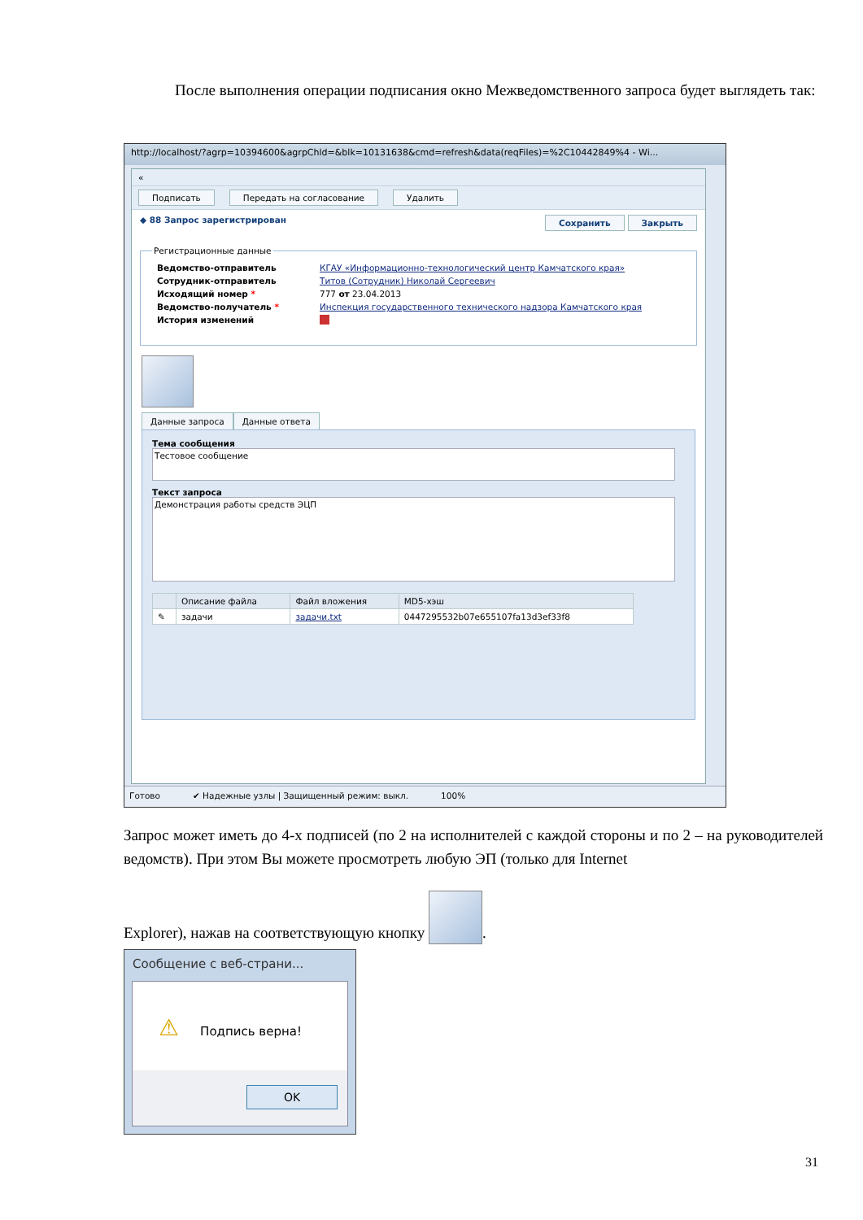После выполнения операции подписания окно Межведомственного запроса будет выглядеть так:
http://localhost/?agrp=10394600&agrpChld=&blk=10131638&cmd=refresh&data(reqFiles)=%2C10442849%4 - Wi...
«
Подписать Передать на согласование Удалить
◆ 88 Запрос зарегистрирован Сохранить Закрыть
Регистрационные данные
| Ведомство-отправитель | КГАУ «Информационно-технологический центр Камчатского края» |
| Сотрудник-отправитель | Титов (Сотрудник) Николай Сергеевич |
| Исходящий номер * | 777 от 23.04.2013 |
| Ведомство-получатель * | Инспекция государственного технического надзора Камчатского края |
| История изменений | |
Данные запроса Данные ответа
Тема сообщения
Тестовое сообщение
Текст запроса
Демонстрация работы средств ЭЦП
| | Описание файла | Файл вложения | MD5-хэш |
| --- | --- | --- | --- |
| ✎ | задачи | задачи.txt | 0447295532b07e655107fa13d3ef33f8 |
Готово ✔ Надежные узлы | Защищенный режим: выкл. 100%
Запрос может иметь до 4-х подписей (по 2 на исполнителей с каждой стороны и по 2 – на руководителей ведомств). При этом Вы можете просмотреть любую ЭП (только для Internet
Explorer), нажав на соответствующую кнопку .
Сообщение с веб-страни...
⚠ Подпись верна!
OK
31